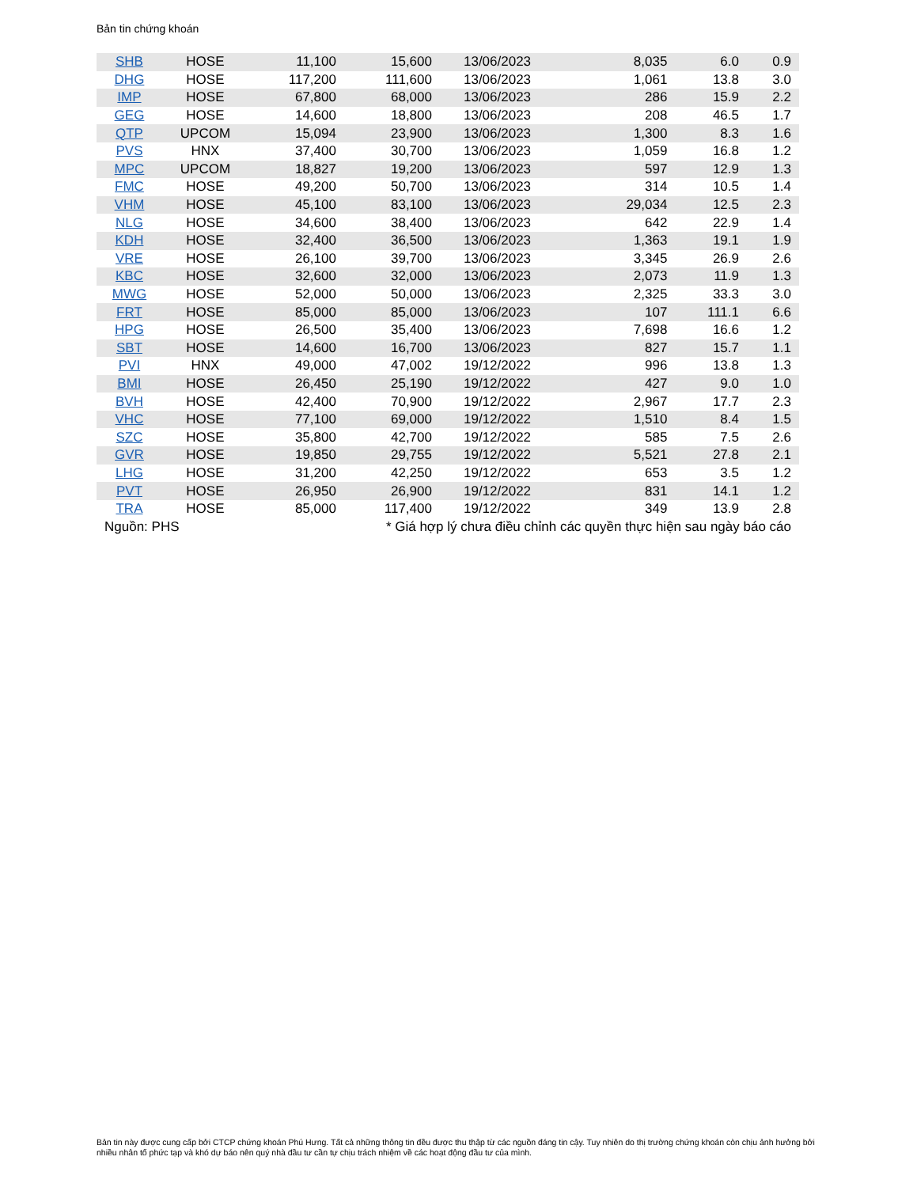Bản tin chứng khoán
| SHB | HOSE | 11,100 | 15,600 | 13/06/2023 | 8,035 | 6.0 | 0.9 |
| DHG | HOSE | 117,200 | 111,600 | 13/06/2023 | 1,061 | 13.8 | 3.0 |
| IMP | HOSE | 67,800 | 68,000 | 13/06/2023 | 286 | 15.9 | 2.2 |
| GEG | HOSE | 14,600 | 18,800 | 13/06/2023 | 208 | 46.5 | 1.7 |
| QTP | UPCOM | 15,094 | 23,900 | 13/06/2023 | 1,300 | 8.3 | 1.6 |
| PVS | HNX | 37,400 | 30,700 | 13/06/2023 | 1,059 | 16.8 | 1.2 |
| MPC | UPCOM | 18,827 | 19,200 | 13/06/2023 | 597 | 12.9 | 1.3 |
| FMC | HOSE | 49,200 | 50,700 | 13/06/2023 | 314 | 10.5 | 1.4 |
| VHM | HOSE | 45,100 | 83,100 | 13/06/2023 | 29,034 | 12.5 | 2.3 |
| NLG | HOSE | 34,600 | 38,400 | 13/06/2023 | 642 | 22.9 | 1.4 |
| KDH | HOSE | 32,400 | 36,500 | 13/06/2023 | 1,363 | 19.1 | 1.9 |
| VRE | HOSE | 26,100 | 39,700 | 13/06/2023 | 3,345 | 26.9 | 2.6 |
| KBC | HOSE | 32,600 | 32,000 | 13/06/2023 | 2,073 | 11.9 | 1.3 |
| MWG | HOSE | 52,000 | 50,000 | 13/06/2023 | 2,325 | 33.3 | 3.0 |
| FRT | HOSE | 85,000 | 85,000 | 13/06/2023 | 107 | 111.1 | 6.6 |
| HPG | HOSE | 26,500 | 35,400 | 13/06/2023 | 7,698 | 16.6 | 1.2 |
| SBT | HOSE | 14,600 | 16,700 | 13/06/2023 | 827 | 15.7 | 1.1 |
| PVI | HNX | 49,000 | 47,002 | 19/12/2022 | 996 | 13.8 | 1.3 |
| BMI | HOSE | 26,450 | 25,190 | 19/12/2022 | 427 | 9.0 | 1.0 |
| BVH | HOSE | 42,400 | 70,900 | 19/12/2022 | 2,967 | 17.7 | 2.3 |
| VHC | HOSE | 77,100 | 69,000 | 19/12/2022 | 1,510 | 8.4 | 1.5 |
| SZC | HOSE | 35,800 | 42,700 | 19/12/2022 | 585 | 7.5 | 2.6 |
| GVR | HOSE | 19,850 | 29,755 | 19/12/2022 | 5,521 | 27.8 | 2.1 |
| LHG | HOSE | 31,200 | 42,250 | 19/12/2022 | 653 | 3.5 | 1.2 |
| PVT | HOSE | 26,950 | 26,900 | 19/12/2022 | 831 | 14.1 | 1.2 |
| TRA | HOSE | 85,000 | 117,400 | 19/12/2022 | 349 | 13.9 | 2.8 |
| Nguồn: PHS | | * Giá hợp lý chưa điều chỉnh các quyền thực hiện sau ngày báo cáo | | | | | |
Bản tin này được cung cấp bởi CTCP chứng khoán Phú Hưng. Tất cả những thông tin đều được thu thập từ các nguồn đáng tin cậy. Tuy nhiên do thị trường chứng khoán còn chịu ảnh hưởng bởi nhiều nhân tố phức tạp và khó dự báo nên quý nhà đầu tư cần tự chịu trách nhiệm về các hoạt động đầu tư của mình.